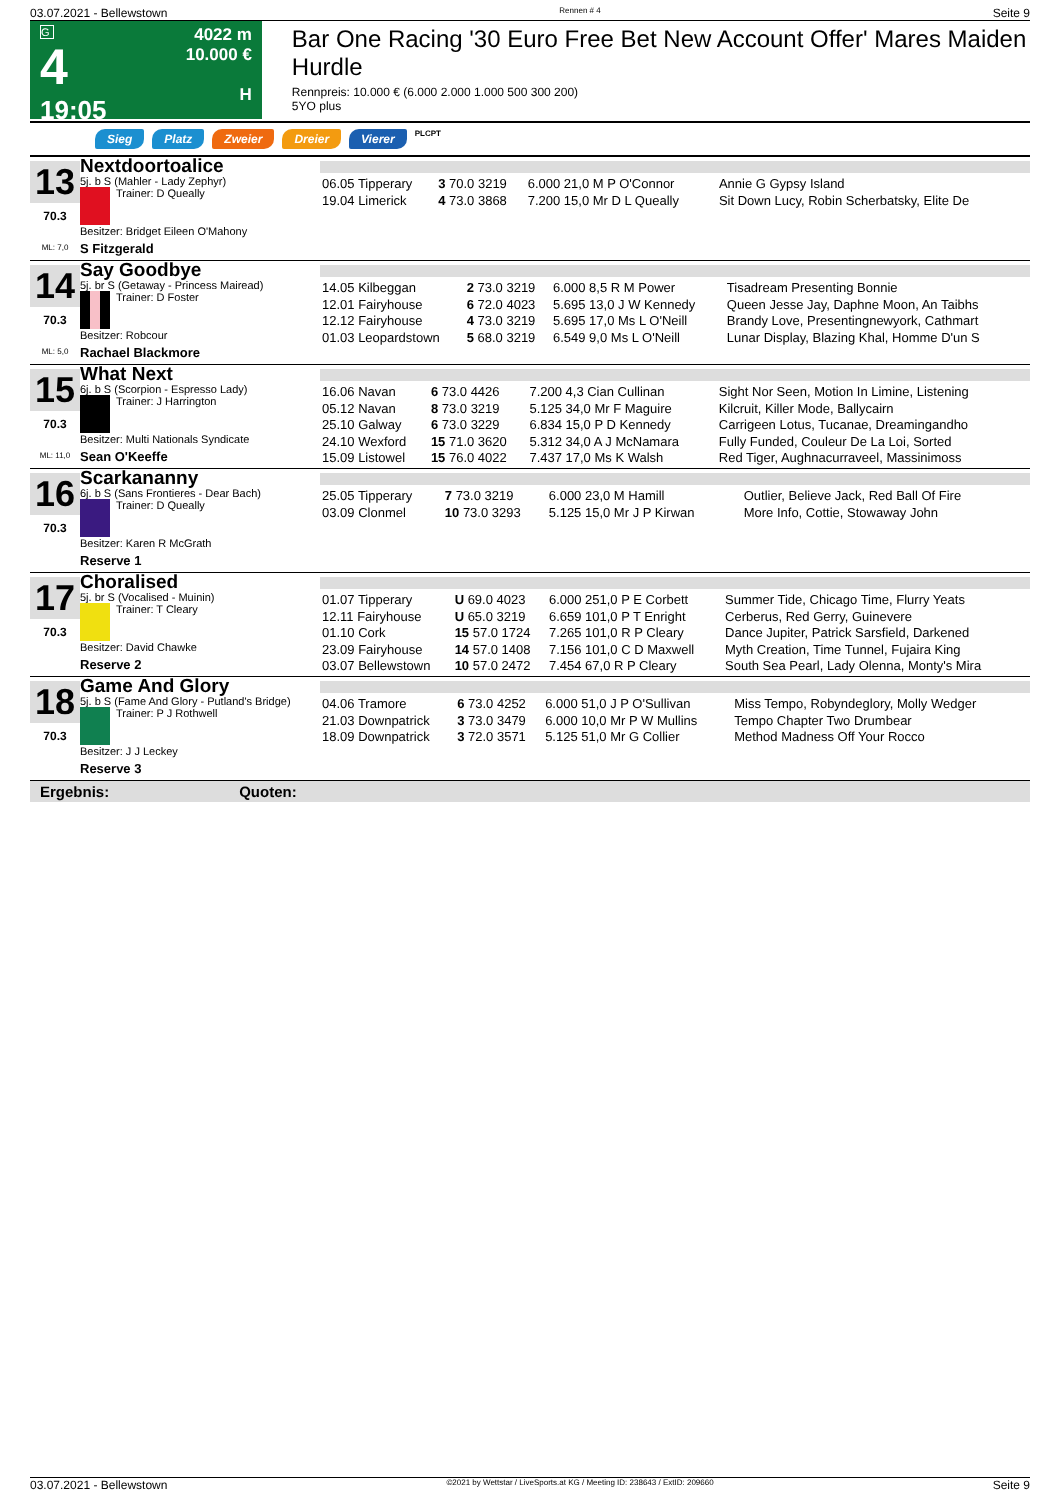03.07.2021 - Bellewstown Rennen # 4 Seite 9
G
4
19:05
4022 m
10.000 €
H
Bar One Racing '30 Euro Free Bet New Account Offer' Mares Maiden Hurdle
Rennpreis: 10.000 € (6.000 2.000 1.000 500 300 200)
5YO plus
Sieg Platz Zweier Dreier Vierer PLCPT
13
70.3
ML: 7,0
Nextdoortoalice
5j. b S (Mahler - Lady Zephyr)
Trainer: D Queally
Besitzer: Bridget Eileen O'Mahony
S Fitzgerald
| 06.05 Tipperary | 3 70.0 3219 | 6.000 21,0 M P O'Connor | Annie G Gypsy Island |
| 19.04 Limerick | 4 73.0 3868 | 7.200 15,0 Mr D L Queally | Sit Down Lucy, Robin Scherbatsky, Elite De |
14
70.3
ML: 5,0
Say Goodbye
5j. br S (Getaway - Princess Mairead)
Trainer: D Foster
Besitzer: Robcour
Rachael Blackmore
| 14.05 Kilbeggan | 2 73.0 3219 | 6.000 8,5 R M Power | Tisadream Presenting Bonnie |
| 12.01 Fairyhouse | 6 72.0 4023 | 5.695 13,0 J W Kennedy | Queen Jesse Jay, Daphne Moon, An Taibhs |
| 12.12 Fairyhouse | 4 73.0 3219 | 5.695 17,0 Ms L O'Neill | Brandy Love, Presentingnewyork, Cathmart |
| 01.03 Leopardstown | 5 68.0 3219 | 6.549 9,0 Ms L O'Neill | Lunar Display, Blazing Khal, Homme D'un S |
15
70.3
ML: 11,0
What Next
6j. b S (Scorpion - Espresso Lady)
Trainer: J Harrington
Besitzer: Multi Nationals Syndicate
Sean O'Keeffe
| 16.06 Navan | 6 73.0 4426 | 7.200 4,3 Cian Cullinan | Sight Nor Seen, Motion In Limine, Listening |
| 05.12 Navan | 8 73.0 3219 | 5.125 34,0 Mr F Maguire | Kilcruit, Killer Mode, Ballycairn |
| 25.10 Galway | 6 73.0 3229 | 6.834 15,0 P D Kennedy | Carrigeen Lotus, Tucanae, Dreamingandho |
| 24.10 Wexford | 15 71.0 3620 | 5.312 34,0 A J McNamara | Fully Funded, Couleur De La Loi, Sorted |
| 15.09 Listowel | 15 76.0 4022 | 7.437 17,0 Ms K Walsh | Red Tiger, Aughnacurraveel, Massinimoss |
16
70.3
Scarkananny
6j. b S (Sans Frontieres - Dear Bach)
Trainer: D Queally
Besitzer: Karen R McGrath
Reserve 1
| 25.05 Tipperary | 7 73.0 3219 | 6.000 23,0 M Hamill | Outlier, Believe Jack, Red Ball Of Fire |
| 03.09 Clonmel | 10 73.0 3293 | 5.125 15,0 Mr J P Kirwan | More Info, Cottie, Stowaway John |
17
70.3
Choralised
5j. br S (Vocalised - Muinin)
Trainer: T Cleary
Besitzer: David Chawke
Reserve 2
| 01.07 Tipperary | U 69.0 4023 | 6.000 251,0 P E Corbett | Summer Tide, Chicago Time, Flurry Yeats |
| 12.11 Fairyhouse | U 65.0 3219 | 6.659 101,0 P T Enright | Cerberus, Red Gerry, Guinevere |
| 01.10 Cork | 15 57.0 1724 | 7.265 101,0 R P Cleary | Dance Jupiter, Patrick Sarsfield, Darkened |
| 23.09 Fairyhouse | 14 57.0 1408 | 7.156 101,0 C D Maxwell | Myth Creation, Time Tunnel, Fujaira King |
| 03.07 Bellewstown | 10 57.0 2472 | 7.454 67,0 R P Cleary | South Sea Pearl, Lady Olenna, Monty's Mira |
18
70.3
Game And Glory
5j. b S (Fame And Glory - Putland's Bridge)
Trainer: P J Rothwell
Besitzer: J J Leckey
Reserve 3
| 04.06 Tramore | 6 73.0 4252 | 6.000 51,0 J P O'Sullivan | Miss Tempo, Robyndeglory, Molly Wedger |
| 21.03 Downpatrick | 3 73.0 3479 | 6.000 10,0 Mr P W Mullins | Tempo Chapter Two Drumbear |
| 18.09 Downpatrick | 3 72.0 3571 | 5.125 51,0 Mr G Collier | Method Madness Off Your Rocco |
Ergebnis: Quoten:
03.07.2021 - Bellewstown ©2021 by Wettstar / LiveSports.at KG / Meeting ID: 238643 / ExtID: 209660 Seite 9